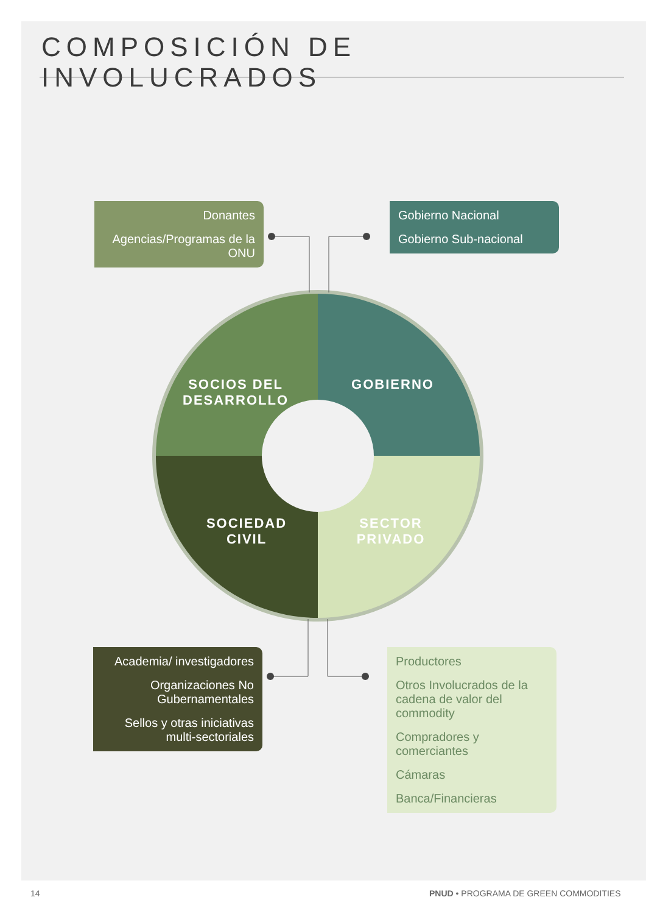COMPOSICIÓN DE INVOLUCRADOS
Donantes
Agencias/Programas de la ONU
Gobierno Nacional
Gobierno Sub-nacional
Academia/ investigadores
Organizaciones No Gubernamentales
Sellos y otras iniciativas multi-sectoriales
Productores
Otros Involucrados de la cadena de valor del commodity
Compradores y comerciantes
Cámaras
Banca/Financieras
SOCIOS DEL DESARROLLO
GOBIERNO
SOCIEDAD CIVIL
SECTOR PRIVADO
14
PNUD • PROGRAMA DE GREEN COMMODITIES